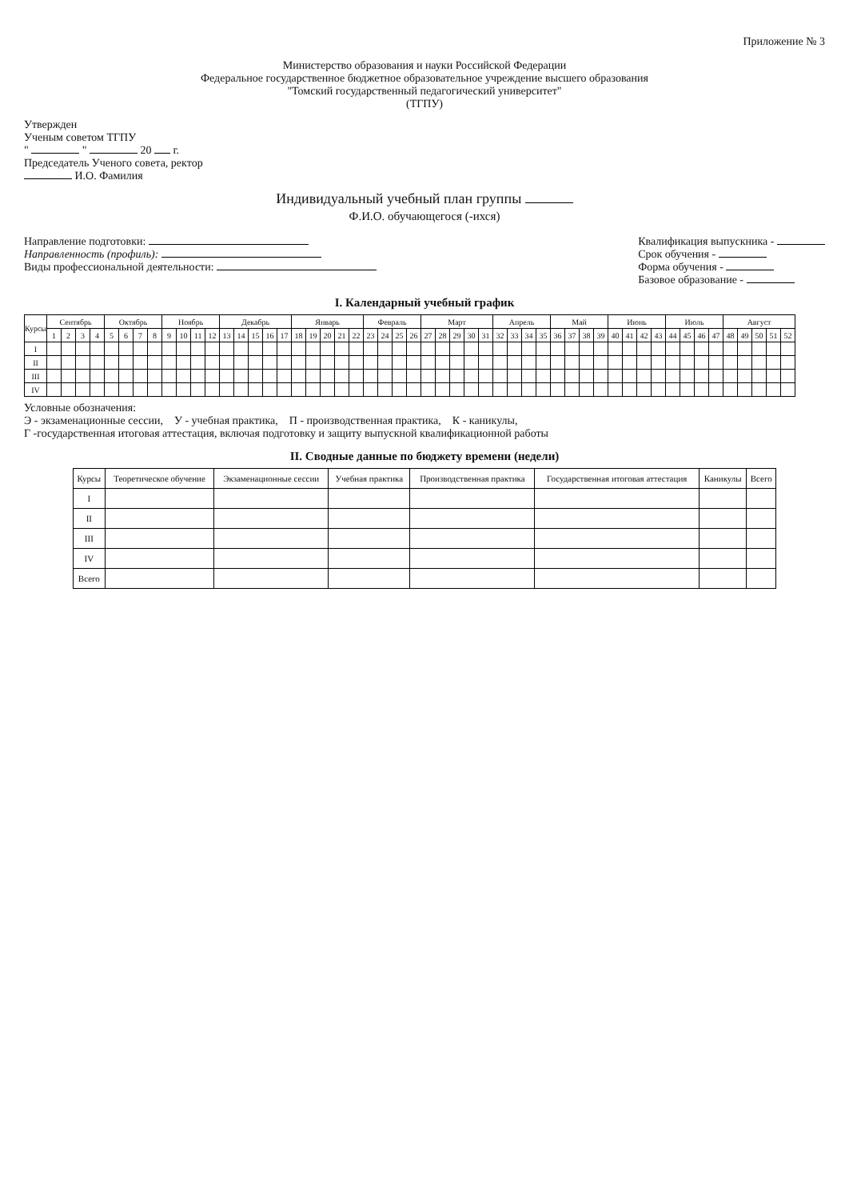Приложение № 3
Министерство образования и науки Российской Федерации
Федеральное государственное бюджетное образовательное учреждение высшего образования
"Томский государственный педагогический университет"
(ТГПУ)
Утвержден
Ученым советом ТГПУ
" " 20 г.
Председатель Ученого совета, ректор
И.О. Фамилия
Индивидуальный учебный план группы
Ф.И.О. обучающегося (-ихся)
Направление подготовки:
Направленность (профиль):
Виды профессиональной деятельности:
Квалификация выпускника -
Срок обучения -
Форма обучения -
Базовое образование -
I. Календарный учебный график
| Курсы | Сентябрь | | | | Октябрь | | | | Ноябрь | | | | Декабрь | | | | | Январь | | | | | Февраль | | | | Март | | | | | Апрель | | | | Май | | | | Июнь | | | | Июль | | | | Август | | | | |
| --- | --- | --- | --- | --- | --- | --- | --- | --- | --- | --- | --- | --- | --- | --- | --- | --- | --- | --- | --- | --- | --- | --- | --- | --- | --- | --- | --- | --- | --- | --- | --- | --- | --- | --- | --- | --- | --- | --- | --- | --- | --- | --- | --- | --- | --- | --- | --- | --- | --- | --- | --- | --- |
| | 1 | 2 | 3 | 4 | 5 | 6 | 7 | 8 | 9 | 10 | 11 | 12 | 13 | 14 | 15 | 16 | 17 | 18 | 19 | 20 | 21 | 22 | 23 | 24 | 25 | 26 | 27 | 28 | 29 | 30 | 31 | 32 | 33 | 34 | 35 | 36 | 37 | 38 | 39 | 40 | 41 | 42 | 43 | 44 | 45 | 46 | 47 | 48 | 49 | 50 | 51 | 52 |
| I | | | | | | | | | | | | | | | | | | | | | | | | | | | | | | | | | | | | | | | | | | | | | | | | | | | | |
| II | | | | | | | | | | | | | | | | | | | | | | | | | | | | | | | | | | | | | | | | | | | | | | | | | | | | |
| III | | | | | | | | | | | | | | | | | | | | | | | | | | | | | | | | | | | | | | | | | | | | | | | | | | | | |
| IV | | | | | | | | | | | | | | | | | | | | | | | | | | | | | | | | | | | | | | | | | | | | | | | | | | | | |
Условные обозначения:
Э - экзаменационные сессии, У - учебная практика, П - производственная практика, К - каникулы,
Г -государственная итоговая аттестация, включая подготовку и защиту выпускной квалификационной работы
II. Сводные данные по бюджету времени (недели)
| Курсы | Теоретическое обучение | Экзаменационные сессии | Учебная практика | Производственная практика | Государственная итоговая аттестация | Каникулы | Всего |
| --- | --- | --- | --- | --- | --- | --- | --- |
| I | | | | | | | |
| II | | | | | | | |
| III | | | | | | | |
| IV | | | | | | | |
| Всего | | | | | | | |